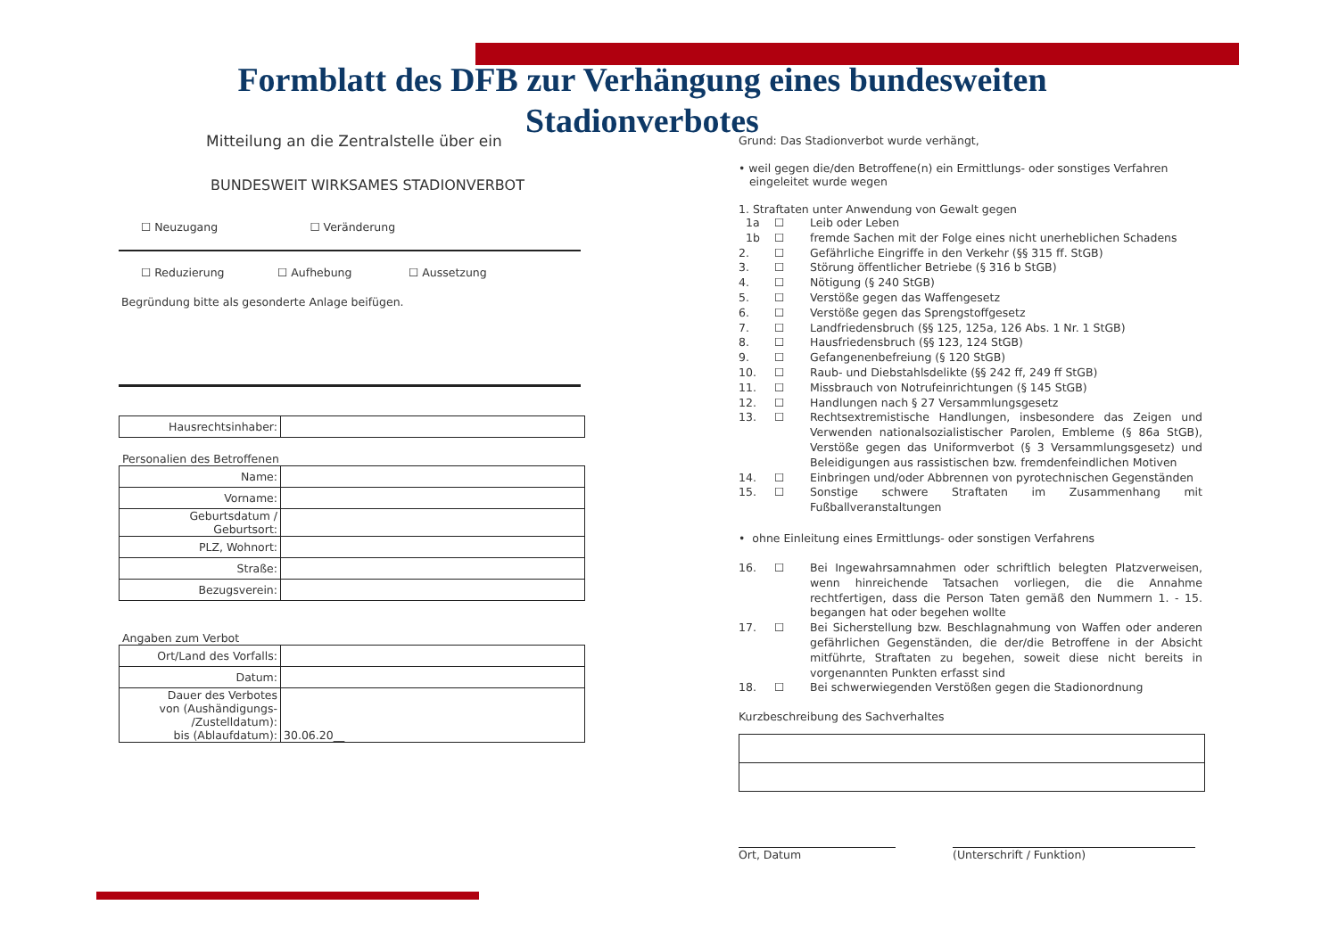Formblatt des DFB zur Verhängung eines bundesweiten Stadionverbotes
Mitteilung an die Zentralstelle über ein
BUNDESWEIT WIRKSAMES STADIONVERBOT
☐ Neuzugang ☐ Veränderung
☐ Reduzierung ☐ Aufhebung ☐ Aussetzung
Begründung bitte als gesonderte Anlage beifügen.
| Hausrechtsinhaber: | |
Personalien des Betroffenen
| Name: | |
| Vorname: | |
| Geburtsdatum / Geburtsort: | |
| PLZ, Wohnort: | |
| Straße: | |
| Bezugsverein: | |
Angaben zum Verbot
| Ort/Land des Vorfalls: | |
| Datum: | |
| Dauer des Verbotes von (Aushändigungs- /Zustelldatum): bis (Ablaufdatum): | 30.06.20__ |
Grund: Das Stadionverbot wurde verhängt,
• weil gegen die/den Betroffene(n) ein Ermittlungs- oder sonstiges Verfahren
eingeleitet wurde wegen
1. Straftaten unter Anwendung von Gewalt gegen
1a ☐ Leib oder Leben
1b ☐ fremde Sachen mit der Folge eines nicht unerheblichen Schadens
2. ☐ Gefährliche Eingriffe in den Verkehr (§§ 315 ff. StGB)
3. ☐ Störung öffentlicher Betriebe (§ 316 b StGB)
4. ☐ Nötigung (§ 240 StGB)
5. ☐ Verstöße gegen das Waffengesetz
6. ☐ Verstöße gegen das Sprengstoffgesetz
7. ☐ Landfriedensbruch (§§ 125, 125a, 126 Abs. 1 Nr. 1 StGB)
8. ☐ Hausfriedensbruch (§§ 123, 124 StGB)
9. ☐ Gefangenenbefreiung (§ 120 StGB)
10. ☐ Raub- und Diebstahlsdelikte (§§ 242 ff, 249 ff StGB)
11. ☐ Missbrauch von Notrufeinrichtungen (§ 145 StGB)
12. ☐ Handlungen nach § 27 Versammlungsgesetz
13. ☐ Rechtsextremistische Handlungen, insbesondere das Zeigen und Verwenden nationalsozialistischer Parolen, Embleme (§ 86a StGB), Verstöße gegen das Uniformverbot (§ 3 Versammlungsgesetz) und Beleidigungen aus rassistischen bzw. fremdenfeindlichen Motiven
14. ☐ Einbringen und/oder Abbrennen von pyrotechnischen Gegenständen
15. ☐ Sonstige schwere Straftaten im Zusammenhang mit Fußballveranstaltungen
• ohne Einleitung eines Ermittlungs- oder sonstigen Verfahrens
16. ☐ Bei Ingewahrsamnahmen oder schriftlich belegten Platzverweisen, wenn hinreichende Tatsachen vorliegen, die die Annahme rechtfertigen, dass die Person Taten gemäß den Nummern 1. - 15. begangen hat oder begehen wollte
17. ☐ Bei Sicherstellung bzw. Beschlagnahmung von Waffen oder anderen gefährlichen Gegenständen, die der/die Betroffene in der Absicht mitführte, Straftaten zu begehen, soweit diese nicht bereits in vorgenannten Punkten erfasst sind
18. ☐ Bei schwerwiegenden Verstößen gegen die Stadionordnung
Kurzbeschreibung des Sachverhaltes
Ort, Datum (Unterschrift / Funktion)